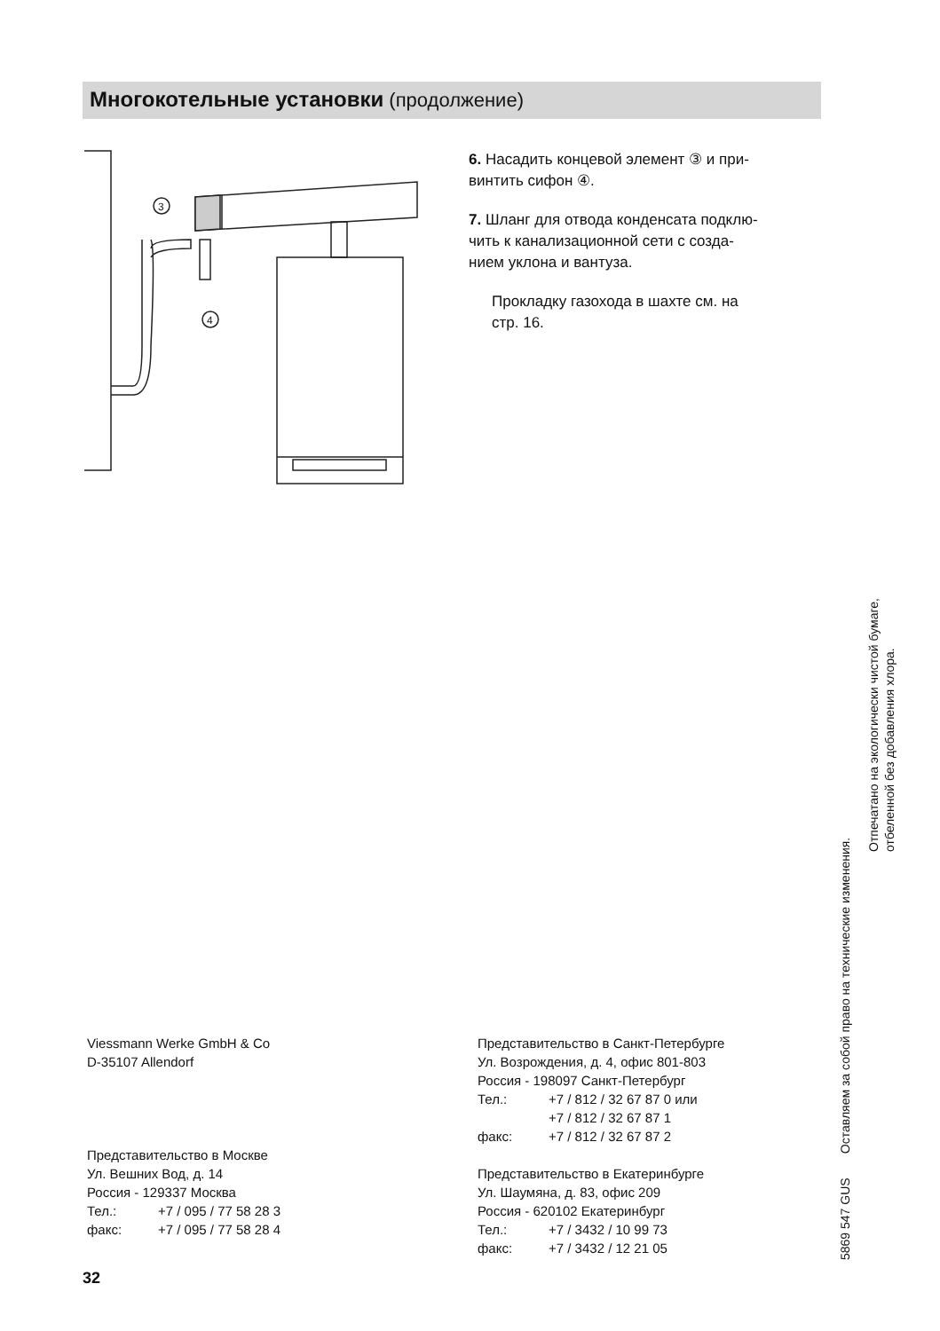Многокотельные установки (продолжение)
3
4
6. Насадить концевой элемент ③ и при-
винтить сифон ④.
7. Шланг для отвода конденсата подклю-
чить к канализационной сети с созда-
нием уклона и вантуза.
Прокладку газохода в шахте см. на
стр. 16.
Viessmann Werke GmbH & Co
D-35107 Allendorf
Представительство в Москве
Ул. Вешних Вод, д. 14
Россия - 129337 Москва
Тел.: +7 / 095 / 77 58 28 3
факс: +7 / 095 / 77 58 28 4
Представительство в Санкт-Петербурге
Ул. Возрождения, д. 4, офис 801-803
Россия - 198097 Санкт-Петербург
Тел.: +7 / 812 / 32 67 87 0 или
+7 / 812 / 32 67 87 1
факс: +7 / 812 / 32 67 87 2
Представительство в Екатеринбурге
Ул. Шаумяна, д. 83, офис 209
Россия - 620102 Екатеринбург
Тел.: +7 / 3432 / 10 99 73
факс: +7 / 3432 / 12 21 05
32
5869 547 GUS Оставляем за собой право на технические изменения.
Отпечатано на экологически чистой бумаге,
отбеленной без добавления хлора.